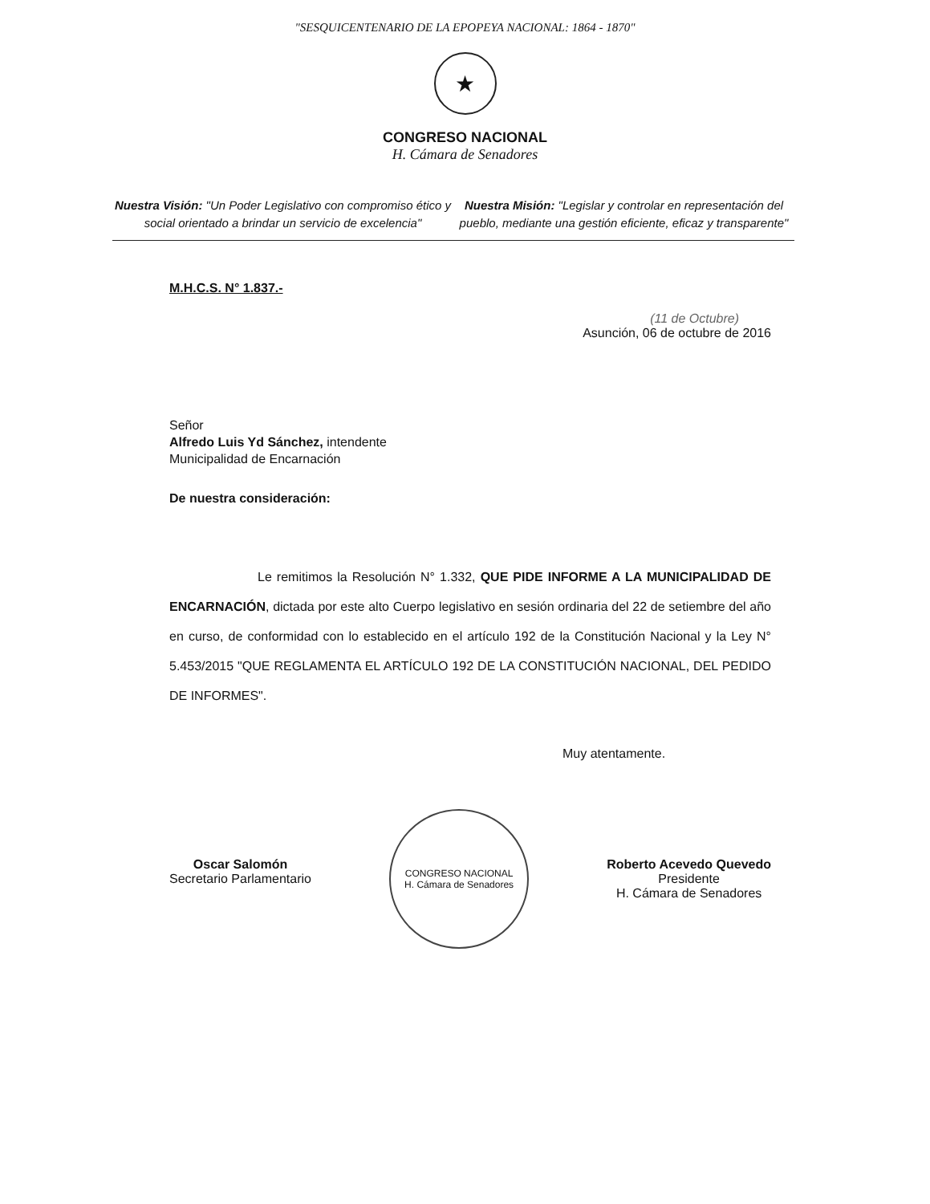"SESQUICENTENARIO DE LA EPOPEYA NACIONAL: 1864 - 1870"
★
CONGRESO NACIONAL
H. Cámara de Senadores
Nuestra Visión: "Un Poder Legislativo con compromiso ético y social orientado a brindar un servicio de excelencia"
Nuestra Misión: "Legislar y controlar en representación del pueblo, mediante una gestión eficiente, eficaz y transparente"
M.H.C.S. N° 1.837.-
(11 de Octubre)
Asunción, 06 de octubre de 2016
Señor
Alfredo Luis Yd Sánchez, intendente
Municipalidad de Encarnación
De nuestra consideración:
Le remitimos la Resolución N° 1.332, QUE PIDE INFORME A LA MUNICIPALIDAD DE ENCARNACIÓN, dictada por este alto Cuerpo legislativo en sesión ordinaria del 22 de setiembre del año en curso, de conformidad con lo establecido en el artículo 192 de la Constitución Nacional y la Ley N° 5.453/2015 "QUE REGLAMENTA EL ARTÍCULO 192 DE LA CONSTITUCIÓN NACIONAL, DEL PEDIDO DE INFORMES".
Muy atentamente.
Oscar Salomón
Secretario Parlamentario
CONGRESO NACIONAL
H. Cámara de Senadores
Roberto Acevedo Quevedo
Presidente
H. Cámara de Senadores